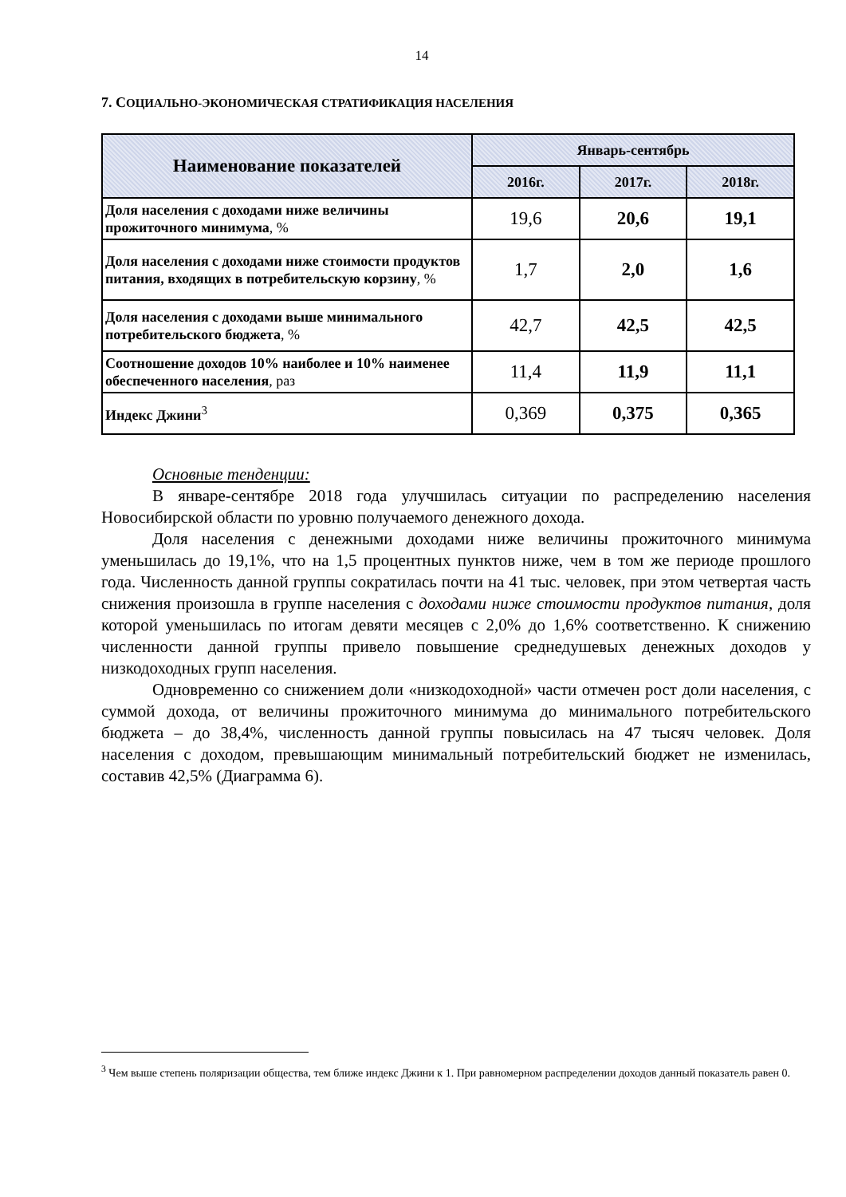14
7. СОЦИАЛЬНО-ЭКОНОМИЧЕСКАЯ СТРАТИФИКАЦИЯ НАСЕЛЕНИЯ
| Наименование показателей | Январь-сентябрь | | |
| --- | --- | --- | --- |
| | 2016г. | 2017г. | 2018г. |
| Доля населения с доходами ниже величины прожиточного минимума , % | 19,6 | 20,6 | 19,1 |
| Доля населения с доходами ниже стоимости продуктов питания, входящих в потребительскую корзину , % | 1,7 | 2,0 | 1,6 |
| Доля населения с доходами выше минимального потребительского бюджета , % | 42,7 | 42,5 | 42,5 |
| Соотношение доходов 10% наиболее и 10% наименее обеспеченного населения , раз | 11,4 | 11,9 | 11,1 |
| Индекс Джини<sup>3</sup> | 0,369 | 0,375 | 0,365 |
Основные тенденции:
В январе-сентябре 2018 года улучшилась ситуации по распределению населения Новосибирской области по уровню получаемого денежного дохода.
Доля населения с денежными доходами ниже величины прожиточного минимума уменьшилась до 19,1%, что на 1,5 процентных пунктов ниже, чем в том же периоде прошлого года. Численность данной группы сократилась почти на 41 тыс. человек, при этом четвертая часть снижения произошла в группе населения с доходами ниже стоимости продуктов питания, доля которой уменьшилась по итогам девяти месяцев с 2,0% до 1,6% соответственно. К снижению численности данной группы привело повышение среднедушевых денежных доходов у низкодоходных групп населения.
Одновременно со снижением доли «низкодоходной» части отмечен рост доли населения, с суммой дохода, от величины прожиточного минимума до минимального потребительского бюджета – до 38,4%, численность данной группы повысилась на 47 тысяч человек. Доля населения с доходом, превышающим минимальный потребительский бюджет не изменилась, составив 42,5% (Диаграмма 6).
<sup>3</sup> Чем выше степень поляризации общества, тем ближе индекс Джини к 1. При равномерном распределении доходов данный показатель равен 0.